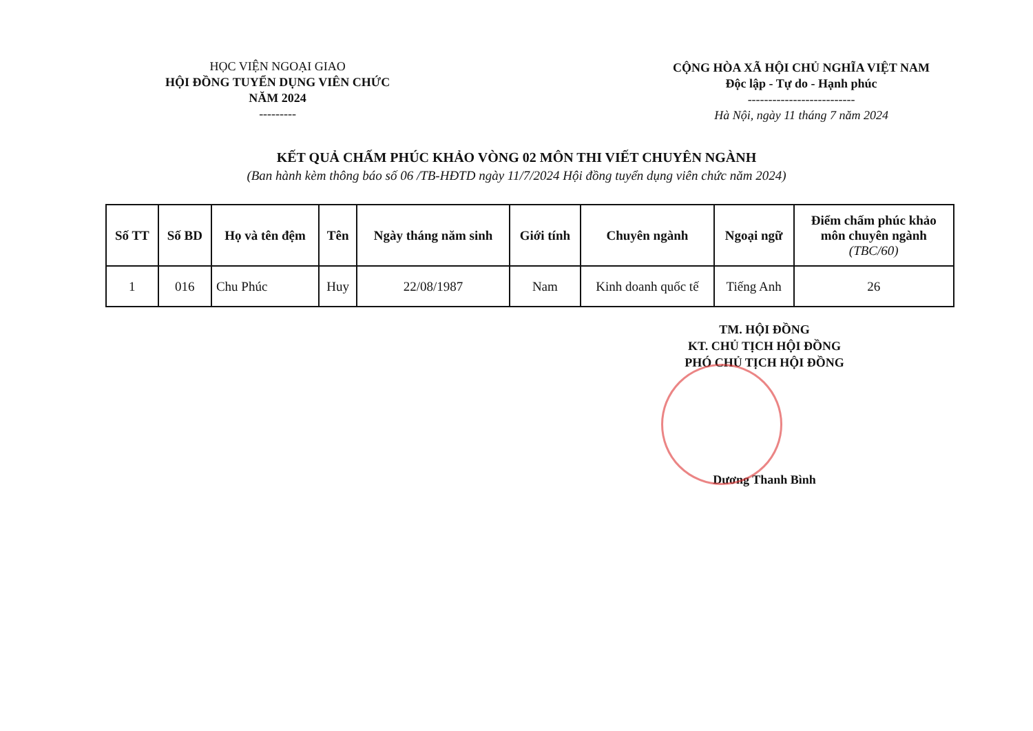HỌC VIỆN NGOẠI GIAO
HỘI ĐỒNG TUYỂN DỤNG VIÊN CHỨC
NĂM 2024
---------
CỘNG HÒA XÃ HỘI CHỦ NGHĨA VIỆT NAM
Độc lập - Tự do - Hạnh phúc
--------------------------
Hà Nội, ngày 11 tháng 7 năm 2024
KẾT QUẢ CHẤM PHÚC KHẢO VÒNG 02 MÔN THI VIẾT CHUYÊN NGÀNH
(Ban hành kèm thông báo số 06 /TB-HĐTD ngày 11/7/2024 Hội đồng tuyển dụng viên chức năm 2024)
| Số TT | Số BD | Họ và tên đệm | Tên | Ngày tháng năm sinh | Giới tính | Chuyên ngành | Ngoại ngữ | Điểm chấm phúc khảo môn chuyên ngành (TBC/60) |
| --- | --- | --- | --- | --- | --- | --- | --- | --- |
| 1 | 016 | Chu Phúc | Huy | 22/08/1987 | Nam | Kinh doanh quốc tế | Tiếng Anh | 26 |
TM. HỘI ĐỒNG
KT. CHỦ TỊCH HỘI ĐỒNG
PHÓ CHỦ TỊCH HỘI ĐỒNG
Dương Thanh Bình